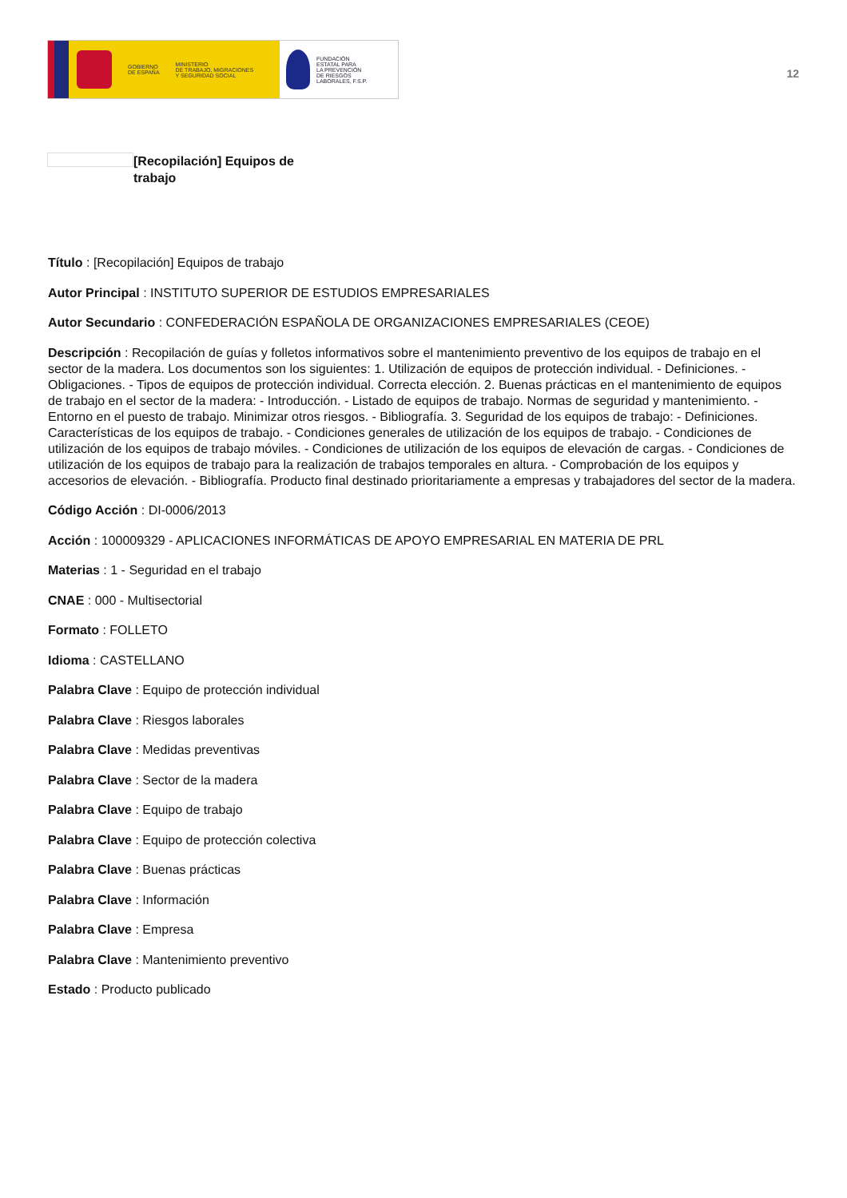GOBIERNO
DE ESPAÑA
MINISTERIO
DE TRABAJO, MIGRACIONES
Y SEGURIDAD SOCIAL
FUNDACIÓN
ESTATAL PARA
LA PREVENCIÓN
DE RIESGOS
LABORALES, F.S.P.
12
[Recopilación] Equipos de trabajo
Título : [Recopilación] Equipos de trabajo
Autor Principal : INSTITUTO SUPERIOR DE ESTUDIOS EMPRESARIALES
Autor Secundario : CONFEDERACIÓN ESPAÑOLA DE ORGANIZACIONES EMPRESARIALES (CEOE)
Descripción : Recopilación de guías y folletos informativos sobre el mantenimiento preventivo de los equipos de trabajo en el sector de la madera. Los documentos son los siguientes: 1. Utilización de equipos de protección individual. - Definiciones. - Obligaciones. - Tipos de equipos de protección individual. Correcta elección. 2. Buenas prácticas en el mantenimiento de equipos de trabajo en el sector de la madera: - Introducción. - Listado de equipos de trabajo. Normas de seguridad y mantenimiento. - Entorno en el puesto de trabajo. Minimizar otros riesgos. - Bibliografía. 3. Seguridad de los equipos de trabajo: - Definiciones. Características de los equipos de trabajo. - Condiciones generales de utilización de los equipos de trabajo. - Condiciones de utilización de los equipos de trabajo móviles. - Condiciones de utilización de los equipos de elevación de cargas. - Condiciones de utilización de los equipos de trabajo para la realización de trabajos temporales en altura. - Comprobación de los equipos y accesorios de elevación. - Bibliografía. Producto final destinado prioritariamente a empresas y trabajadores del sector de la madera.
Código Acción : DI-0006/2013
Acción : 100009329 - APLICACIONES INFORMÁTICAS DE APOYO EMPRESARIAL EN MATERIA DE PRL
Materias : 1 - Seguridad en el trabajo
CNAE : 000 - Multisectorial
Formato : FOLLETO
Idioma : CASTELLANO
Palabra Clave : Equipo de protección individual
Palabra Clave : Riesgos laborales
Palabra Clave : Medidas preventivas
Palabra Clave : Sector de la madera
Palabra Clave : Equipo de trabajo
Palabra Clave : Equipo de protección colectiva
Palabra Clave : Buenas prácticas
Palabra Clave : Información
Palabra Clave : Empresa
Palabra Clave : Mantenimiento preventivo
Estado : Producto publicado